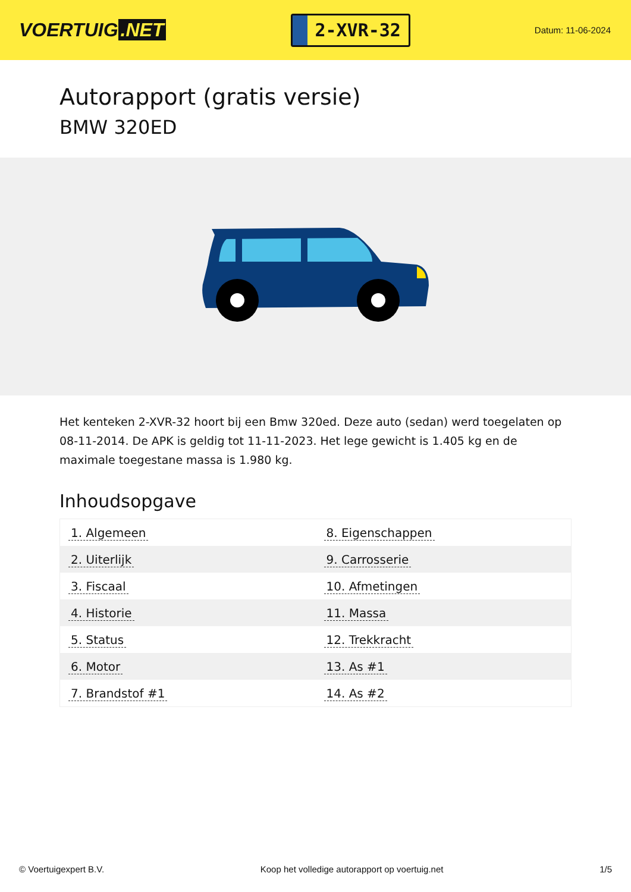VOERTUIG.NET
2-XVR-32
Datum: 11-06-2024
Autorapport (gratis versie)
BMW 320ED
Het kenteken 2-XVR-32 hoort bij een Bmw 320ed. Deze auto (sedan) werd toegelaten op 08-11-2014. De APK is geldig tot 11-11-2023. Het lege gewicht is 1.405 kg en de maximale toegestane massa is 1.980 kg.
Inhoudsopgave
| 1. Algemeen | 8. Eigenschappen |
| 2. Uiterlijk | 9. Carrosserie |
| 3. Fiscaal | 10. Afmetingen |
| 4. Historie | 11. Massa |
| 5. Status | 12. Trekkracht |
| 6. Motor | 13. As #1 |
| 7. Brandstof #1 | 14. As #2 |
© Voertuigexpert B.V. Koop het volledige autorapport op voertuig.net 1/5